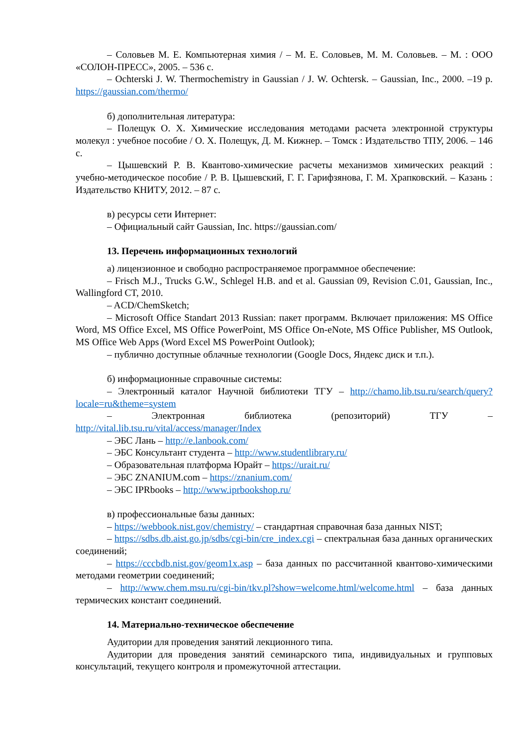– Соловьев М. Е. Компьютерная химия / – М. Е. Соловьев, М. М. Соловьев. – М. : ООО «СОЛОН-ПРЕСС», 2005. – 536 с.
– Ochterski J. W. Thermochemistry in Gaussian / J. W. Ochtersk. – Gaussian, Inc., 2000. –19 p. https://gaussian.com/thermo/
б) дополнительная литература:
– Полещук О. Х. Химические исследования методами расчета электронной структуры молекул : учебное пособие / О. Х. Полещук, Д. М. Кижнер. – Томск : Издательство ТПУ, 2006. – 146 с.
– Цышевский Р. В. Квантово-химические расчеты механизмов химических реакций : учебно-методическое пособие / Р. В. Цышевский, Г. Г. Гарифзянова, Г. М. Храпковский. – Казань : Издательство КНИТУ, 2012. – 87 с.
в) ресурсы сети Интернет:
– Официальный сайт Gaussian, Inc. https://gaussian.com/
13. Перечень информационных технологий
а) лицензионное и свободно распространяемое программное обеспечение:
– Frisch M.J., Trucks G.W., Schlegel H.B. and et al. Gaussian 09, Revision C.01, Gaussian, Inc., Wallingford CT, 2010.
– ACD/ChemSketch;
– Microsoft Office Standart 2013 Russian: пакет программ. Включает приложения: MS Office Word, MS Office Excel, MS Office PowerPoint, MS Office On-eNote, MS Office Publisher, MS Outlook, MS Office Web Apps (Word Excel MS PowerPoint Outlook);
– публично доступные облачные технологии (Google Docs, Яндекс диск и т.п.).
б) информационные справочные системы:
– Электронный каталог Научной библиотеки ТГУ – http://chamo.lib.tsu.ru/search/query?locale=ru&theme=system
– Электронная библиотека (репозиторий) ТГУ – http://vital.lib.tsu.ru/vital/access/manager/Index
– ЭБС Лань – http://e.lanbook.com/
– ЭБС Консультант студента – http://www.studentlibrary.ru/
– Образовательная платформа Юрайт – https://urait.ru/
– ЭБС ZNANIUM.com – https://znanium.com/
– ЭБС IPRbooks – http://www.iprbookshop.ru/
в) профессиональные базы данных:
– https://webbook.nist.gov/chemistry/ – стандартная справочная база данных NIST;
– https://sdbs.db.aist.go.jp/sdbs/cgi-bin/cre_index.cgi – спектральная база данных органических соединений;
– https://cccbdb.nist.gov/geom1x.asp – база данных по рассчитанной квантово-химическими методами геометрии соединений;
– http://www.chem.msu.ru/cgi-bin/tkv.pl?show=welcome.html/welcome.html – база данных термических констант соединений.
14. Материально-техническое обеспечение
Аудитории для проведения занятий лекционного типа.
Аудитории для проведения занятий семинарского типа, индивидуальных и групповых консультаций, текущего контроля и промежуточной аттестации.